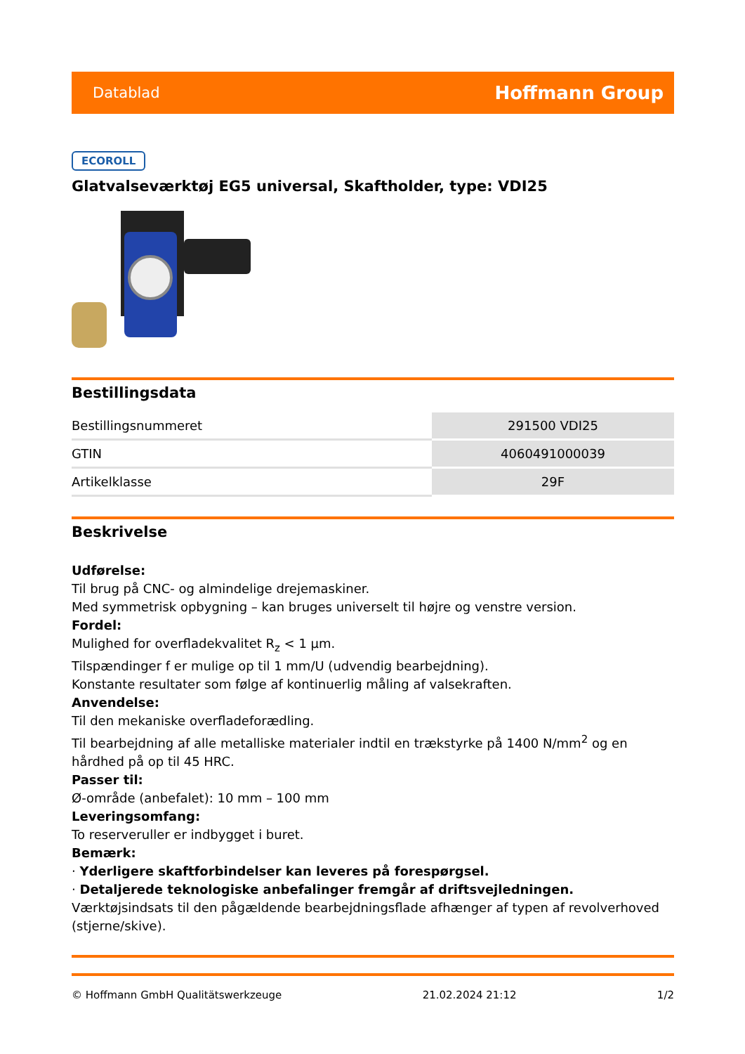Datablad Hoffmann Group
ECOROLL
Glatvalseværktøj EG5 universal, Skaftholder, type: VDI25
Bestillingsdata
| Bestillingsnummeret | 291500 VDI25 |
| GTIN | 4060491000039 |
| Artikelklasse | 29F |
Beskrivelse
Udførelse:
Til brug på CNC- og almindelige drejemaskiner.
Med symmetrisk opbygning – kan bruges universelt til højre og venstre version.
Fordel:
Mulighed for overfladekvalitet R<sub>z</sub> < 1 µm.
Tilspændinger f er mulige op til 1 mm/U (udvendig bearbejdning).
Konstante resultater som følge af kontinuerlig måling af valsekraften.
Anvendelse:
Til den mekaniske overfladeforædling.
Til bearbejdning af alle metalliske materialer indtil en trækstyrke på 1400 N/mm<sup>2</sup> og en hårdhed på op til 45 HRC.
Passer til:
Ø-område (anbefalet): 10 mm – 100 mm
Leveringsomfang:
To reserveruller er indbygget i buret.
Bemærk:
· Yderligere skaftforbindelser kan leveres på forespørgsel.
· Detaljerede teknologiske anbefalinger fremgår af driftsvejledningen.
Værktøjsindsats til den pågældende bearbejdningsflade afhænger af typen af revolverhoved (stjerne/skive).
© Hoffmann GmbH Qualitätswerkzeuge 21.02.2024 21:12 1/2